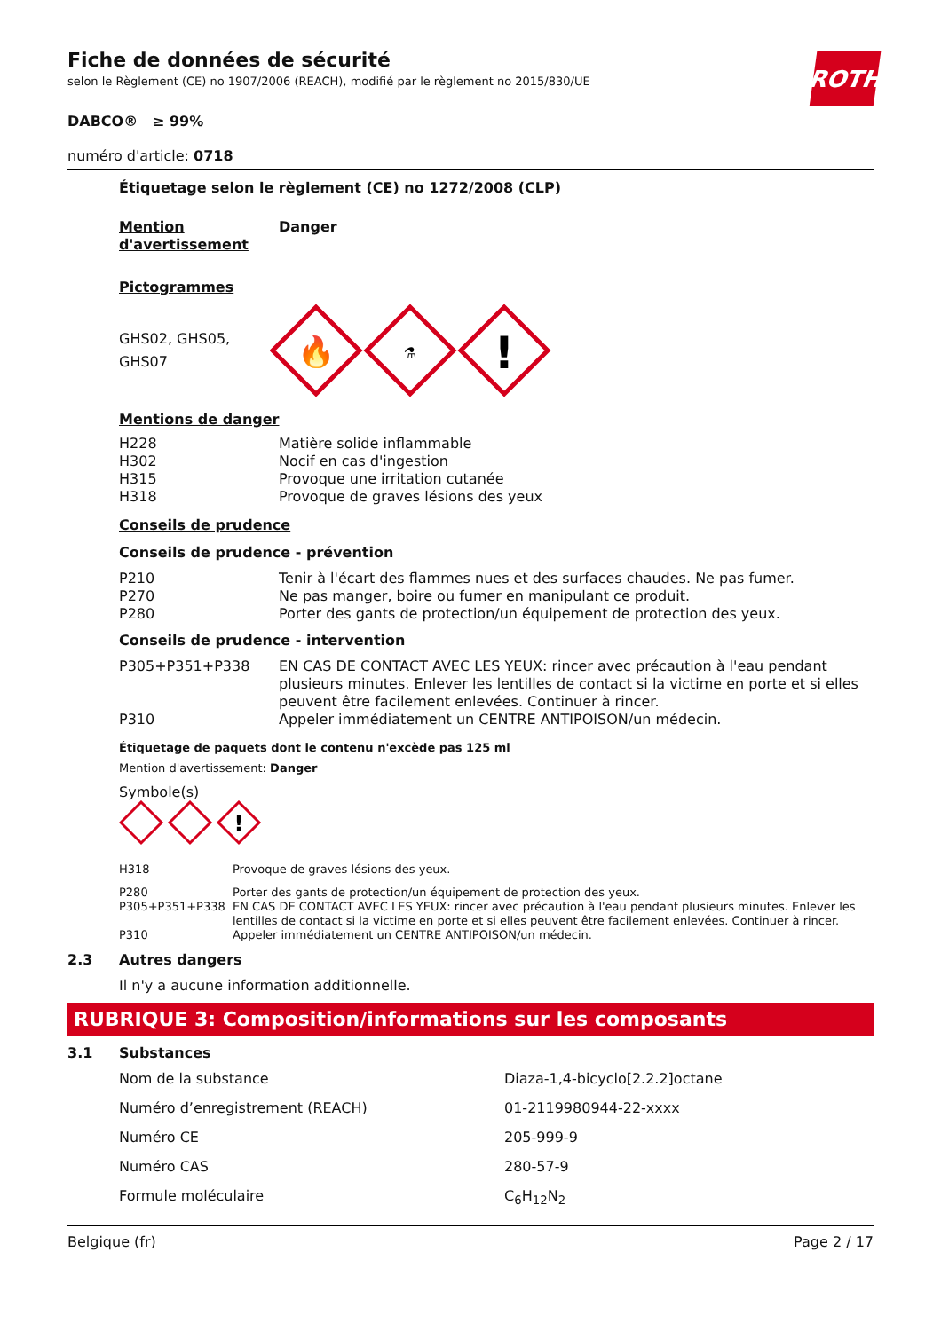ROTH
Fiche de données de sécurité
selon le Règlement (CE) no 1907/2006 (REACH), modifié par le règlement no 2015/830/UE
DABCO® ≥ 99%
numéro d'article: 0718
Étiquetage selon le règlement (CE) no 1272/2008 (CLP)
| Mention d'avertissement | Danger |
Pictogrammes
GHS02, GHS05,
GHS07
🔥
⚗
!
Mentions de danger
| H228 | Matière solide inflammable |
| H302 | Nocif en cas d'ingestion |
| H315 | Provoque une irritation cutanée |
| H318 | Provoque de graves lésions des yeux |
Conseils de prudence
Conseils de prudence - prévention
| P210 | Tenir à l'écart des flammes nues et des surfaces chaudes. Ne pas fumer. |
| P270 | Ne pas manger, boire ou fumer en manipulant ce produit. |
| P280 | Porter des gants de protection/un équipement de protection des yeux. |
Conseils de prudence - intervention
| P305+P351+P338 | EN CAS DE CONTACT AVEC LES YEUX: rincer avec précaution à l'eau pendant plusieurs minutes. Enlever les lentilles de contact si la victime en porte et si elles peuvent être facilement enlevées. Continuer à rincer. |
| P310 | Appeler immédiatement un CENTRE ANTIPOISON/un médecin. |
Étiquetage de paquets dont le contenu n'excède pas 125 ml
Mention d'avertissement: Danger
Symbole(s)
!
| H318 | Provoque de graves lésions des yeux. |
| P280 | Porter des gants de protection/un équipement de protection des yeux. |
| P305+P351+P338 | EN CAS DE CONTACT AVEC LES YEUX: rincer avec précaution à l'eau pendant plusieurs minutes. Enlever les lentilles de contact si la victime en porte et si elles peuvent être facilement enlevées. Continuer à rincer. |
| P310 | Appeler immédiatement un CENTRE ANTIPOISON/un médecin. |
2.3 Autres dangers
Il n'y a aucune information additionnelle.
RUBRIQUE 3: Composition/informations sur les composants
3.1 Substances
| Nom de la substance | Diaza-1,4-bicyclo[2.2.2]octane |
| Numéro d’enregistrement (REACH) | 01-2119980944-22-xxxx |
| Numéro CE | 205-999-9 |
| Numéro CAS | 280-57-9 |
| Formule moléculaire | C<sub>6</sub>H<sub>12</sub>N<sub>2</sub> |
Belgique (fr) Page 2 / 17